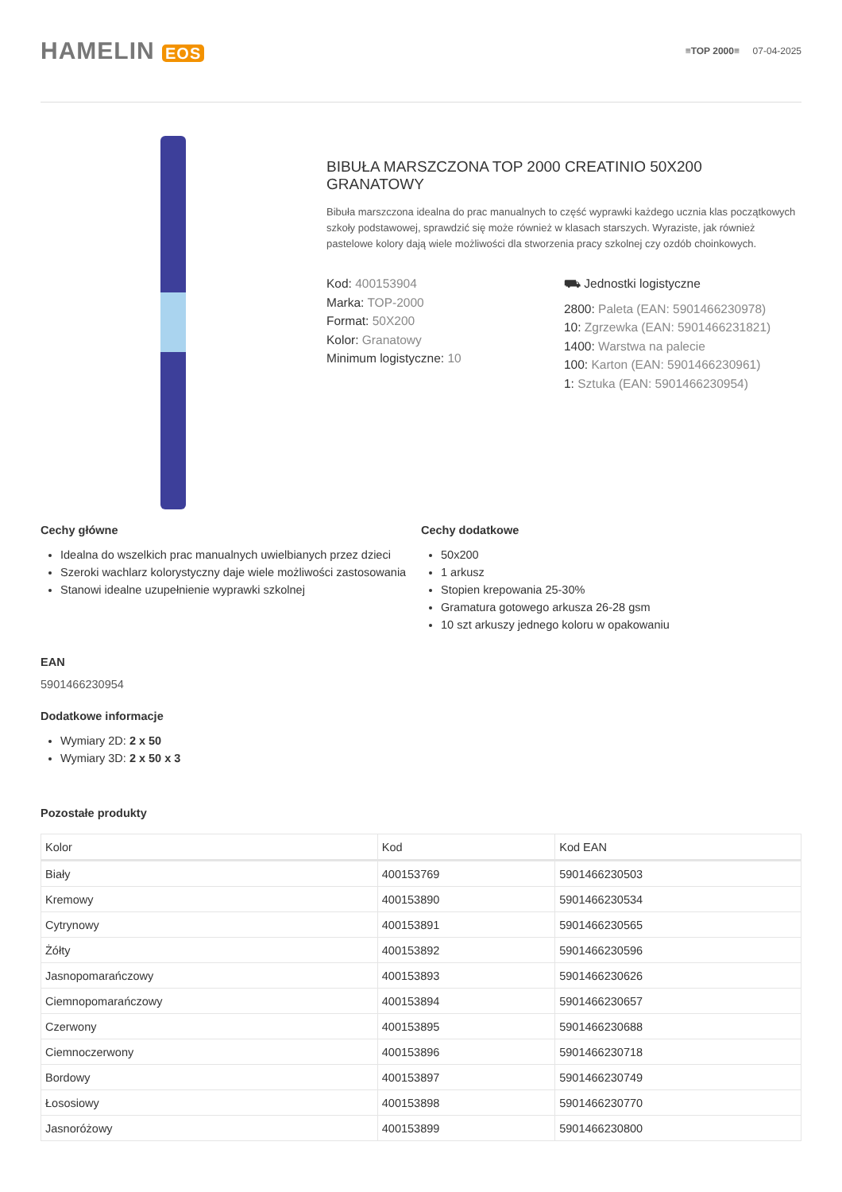HAMELIN EOS
≡TOP 2000≡ 07-04-2025
BIBUŁA MARSZCZONA TOP 2000 CREATINIO 50X200 GRANATOWY
Bibuła marszczona idealna do prac manualnych to część wyprawki każdego ucznia klas początkowych szkoły podstawowej, sprawdzić się może również w klasach starszych. Wyraziste, jak również pastelowe kolory dają wiele możliwości dla stworzenia pracy szkolnej czy ozdób choinkowych.
Kod: 400153904
Marka: TOP-2000
Format: 50X200
Kolor: Granatowy
Minimum logistyczne: 10
⛟ Jednostki logistyczne
2800: Paleta (EAN: 5901466230978)
10: Zgrzewka (EAN: 5901466231821)
1400: Warstwa na palecie
100: Karton (EAN: 5901466230961)
1: Sztuka (EAN: 5901466230954)
Cechy główne
Idealna do wszelkich prac manualnych uwielbianych przez dzieci
Szeroki wachlarz kolorystyczny daje wiele możliwości zastosowania
Stanowi idealne uzupełnienie wyprawki szkolnej
Cechy dodatkowe
50x200
1 arkusz
Stopien krepowania 25-30%
Gramatura gotowego arkusza 26-28 gsm
10 szt arkuszy jednego koloru w opakowaniu
EAN
5901466230954
Dodatkowe informacje
Wymiary 2D: 2 x 50
Wymiary 3D: 2 x 50 x 3
Pozostałe produkty
| Kolor | Kod | Kod EAN |
| --- | --- | --- |
| Biały | 400153769 | 5901466230503 |
| Kremowy | 400153890 | 5901466230534 |
| Cytrynowy | 400153891 | 5901466230565 |
| Żółty | 400153892 | 5901466230596 |
| Jasnopomarańczowy | 400153893 | 5901466230626 |
| Ciemnopomarańczowy | 400153894 | 5901466230657 |
| Czerwony | 400153895 | 5901466230688 |
| Ciemnoczerwony | 400153896 | 5901466230718 |
| Bordowy | 400153897 | 5901466230749 |
| Łososiowy | 400153898 | 5901466230770 |
| Jasnoróżowy | 400153899 | 5901466230800 |